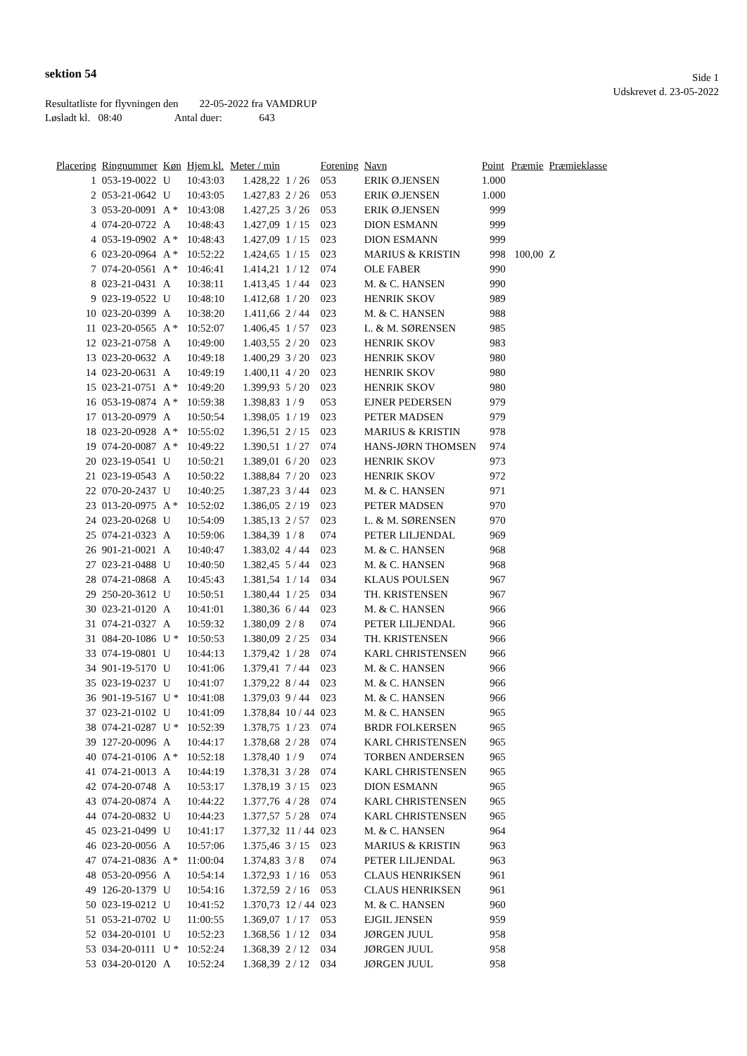sektion 54
Side 1
Udskrevet d. 23-05-2022
Resultatliste for flyvningen den 22-05-2022 fra VAMDRUP
Løsladt kl. 08:40 Antal duer: 643
| Placering | Ringnummer | Køn | Hjem kl. | Meter / min | | Forening | Navn | Point | Præmie | Præmieklasse |
| --- | --- | --- | --- | --- | --- | --- | --- | --- | --- | --- |
| 1 | 053-19-0022 | U | 10:43:03 | 1.428,22 | 1 / 26 | 053 | ERIK Ø.JENSEN | 1.000 | | |
| 2 | 053-21-0642 | U | 10:43:05 | 1.427,83 | 2 / 26 | 053 | ERIK Ø.JENSEN | 1.000 | | |
| 3 | 053-20-0091 | A * | 10:43:08 | 1.427,25 | 3 / 26 | 053 | ERIK Ø.JENSEN | 999 | | |
| 4 | 074-20-0722 | A | 10:48:43 | 1.427,09 | 1 / 15 | 023 | DION ESMANN | 999 | | |
| 4 | 053-19-0902 | A * | 10:48:43 | 1.427,09 | 1 / 15 | 023 | DION ESMANN | 999 | | |
| 6 | 023-20-0964 | A * | 10:52:22 | 1.424,65 | 1 / 15 | 023 | MARIUS & KRISTIN | 998 | 100,00 | Z |
| 7 | 074-20-0561 | A * | 10:46:41 | 1.414,21 | 1 / 12 | 074 | OLE FABER | 990 | | |
| 8 | 023-21-0431 | A | 10:38:11 | 1.413,45 | 1 / 44 | 023 | M. & C. HANSEN | 990 | | |
| 9 | 023-19-0522 | U | 10:48:10 | 1.412,68 | 1 / 20 | 023 | HENRIK SKOV | 989 | | |
| 10 | 023-20-0399 | A | 10:38:20 | 1.411,66 | 2 / 44 | 023 | M. & C. HANSEN | 988 | | |
| 11 | 023-20-0565 | A * | 10:52:07 | 1.406,45 | 1 / 57 | 023 | L. & M. SØRENSEN | 985 | | |
| 12 | 023-21-0758 | A | 10:49:00 | 1.403,55 | 2 / 20 | 023 | HENRIK SKOV | 983 | | |
| 13 | 023-20-0632 | A | 10:49:18 | 1.400,29 | 3 / 20 | 023 | HENRIK SKOV | 980 | | |
| 14 | 023-20-0631 | A | 10:49:19 | 1.400,11 | 4 / 20 | 023 | HENRIK SKOV | 980 | | |
| 15 | 023-21-0751 | A * | 10:49:20 | 1.399,93 | 5 / 20 | 023 | HENRIK SKOV | 980 | | |
| 16 | 053-19-0874 | A * | 10:59:38 | 1.398,83 | 1 / 9 | 053 | EJNER PEDERSEN | 979 | | |
| 17 | 013-20-0979 | A | 10:50:54 | 1.398,05 | 1 / 19 | 023 | PETER MADSEN | 979 | | |
| 18 | 023-20-0928 | A * | 10:55:02 | 1.396,51 | 2 / 15 | 023 | MARIUS & KRISTIN | 978 | | |
| 19 | 074-20-0087 | A * | 10:49:22 | 1.390,51 | 1 / 27 | 074 | HANS-JØRN THOMSEN | 974 | | |
| 20 | 023-19-0541 | U | 10:50:21 | 1.389,01 | 6 / 20 | 023 | HENRIK SKOV | 973 | | |
| 21 | 023-19-0543 | A | 10:50:22 | 1.388,84 | 7 / 20 | 023 | HENRIK SKOV | 972 | | |
| 22 | 070-20-2437 | U | 10:40:25 | 1.387,23 | 3 / 44 | 023 | M. & C. HANSEN | 971 | | |
| 23 | 013-20-0975 | A * | 10:52:02 | 1.386,05 | 2 / 19 | 023 | PETER MADSEN | 970 | | |
| 24 | 023-20-0268 | U | 10:54:09 | 1.385,13 | 2 / 57 | 023 | L. & M. SØRENSEN | 970 | | |
| 25 | 074-21-0323 | A | 10:59:06 | 1.384,39 | 1 / 8 | 074 | PETER LILJENDAL | 969 | | |
| 26 | 901-21-0021 | A | 10:40:47 | 1.383,02 | 4 / 44 | 023 | M. & C. HANSEN | 968 | | |
| 27 | 023-21-0488 | U | 10:40:50 | 1.382,45 | 5 / 44 | 023 | M. & C. HANSEN | 968 | | |
| 28 | 074-21-0868 | A | 10:45:43 | 1.381,54 | 1 / 14 | 034 | KLAUS POULSEN | 967 | | |
| 29 | 250-20-3612 | U | 10:50:51 | 1.380,44 | 1 / 25 | 034 | TH. KRISTENSEN | 967 | | |
| 30 | 023-21-0120 | A | 10:41:01 | 1.380,36 | 6 / 44 | 023 | M. & C. HANSEN | 966 | | |
| 31 | 074-21-0327 | A | 10:59:32 | 1.380,09 | 2 / 8 | 074 | PETER LILJENDAL | 966 | | |
| 31 | 084-20-1086 | U * | 10:50:53 | 1.380,09 | 2 / 25 | 034 | TH. KRISTENSEN | 966 | | |
| 33 | 074-19-0801 | U | 10:44:13 | 1.379,42 | 1 / 28 | 074 | KARL CHRISTENSEN | 966 | | |
| 34 | 901-19-5170 | U | 10:41:06 | 1.379,41 | 7 / 44 | 023 | M. & C. HANSEN | 966 | | |
| 35 | 023-19-0237 | U | 10:41:07 | 1.379,22 | 8 / 44 | 023 | M. & C. HANSEN | 966 | | |
| 36 | 901-19-5167 | U * | 10:41:08 | 1.379,03 | 9 / 44 | 023 | M. & C. HANSEN | 966 | | |
| 37 | 023-21-0102 | U | 10:41:09 | 1.378,84 | 10 / 44 | 023 | M. & C. HANSEN | 965 | | |
| 38 | 074-21-0287 | U * | 10:52:39 | 1.378,75 | 1 / 23 | 074 | BRDR FOLKERSEN | 965 | | |
| 39 | 127-20-0096 | A | 10:44:17 | 1.378,68 | 2 / 28 | 074 | KARL CHRISTENSEN | 965 | | |
| 40 | 074-21-0106 | A * | 10:52:18 | 1.378,40 | 1 / 9 | 074 | TORBEN ANDERSEN | 965 | | |
| 41 | 074-21-0013 | A | 10:44:19 | 1.378,31 | 3 / 28 | 074 | KARL CHRISTENSEN | 965 | | |
| 42 | 074-20-0748 | A | 10:53:17 | 1.378,19 | 3 / 15 | 023 | DION ESMANN | 965 | | |
| 43 | 074-20-0874 | A | 10:44:22 | 1.377,76 | 4 / 28 | 074 | KARL CHRISTENSEN | 965 | | |
| 44 | 074-20-0832 | U | 10:44:23 | 1.377,57 | 5 / 28 | 074 | KARL CHRISTENSEN | 965 | | |
| 45 | 023-21-0499 | U | 10:41:17 | 1.377,32 | 11 / 44 | 023 | M. & C. HANSEN | 964 | | |
| 46 | 023-20-0056 | A | 10:57:06 | 1.375,46 | 3 / 15 | 023 | MARIUS & KRISTIN | 963 | | |
| 47 | 074-21-0836 | A * | 11:00:04 | 1.374,83 | 3 / 8 | 074 | PETER LILJENDAL | 963 | | |
| 48 | 053-20-0956 | A | 10:54:14 | 1.372,93 | 1 / 16 | 053 | CLAUS HENRIKSEN | 961 | | |
| 49 | 126-20-1379 | U | 10:54:16 | 1.372,59 | 2 / 16 | 053 | CLAUS HENRIKSEN | 961 | | |
| 50 | 023-19-0212 | U | 10:41:52 | 1.370,73 | 12 / 44 | 023 | M. & C. HANSEN | 960 | | |
| 51 | 053-21-0702 | U | 11:00:55 | 1.369,07 | 1 / 17 | 053 | EJGIL JENSEN | 959 | | |
| 52 | 034-20-0101 | U | 10:52:23 | 1.368,56 | 1 / 12 | 034 | JØRGEN JUUL | 958 | | |
| 53 | 034-20-0111 | U * | 10:52:24 | 1.368,39 | 2 / 12 | 034 | JØRGEN JUUL | 958 | | |
| 53 | 034-20-0120 | A | 10:52:24 | 1.368,39 | 2 / 12 | 034 | JØRGEN JUUL | 958 | | |